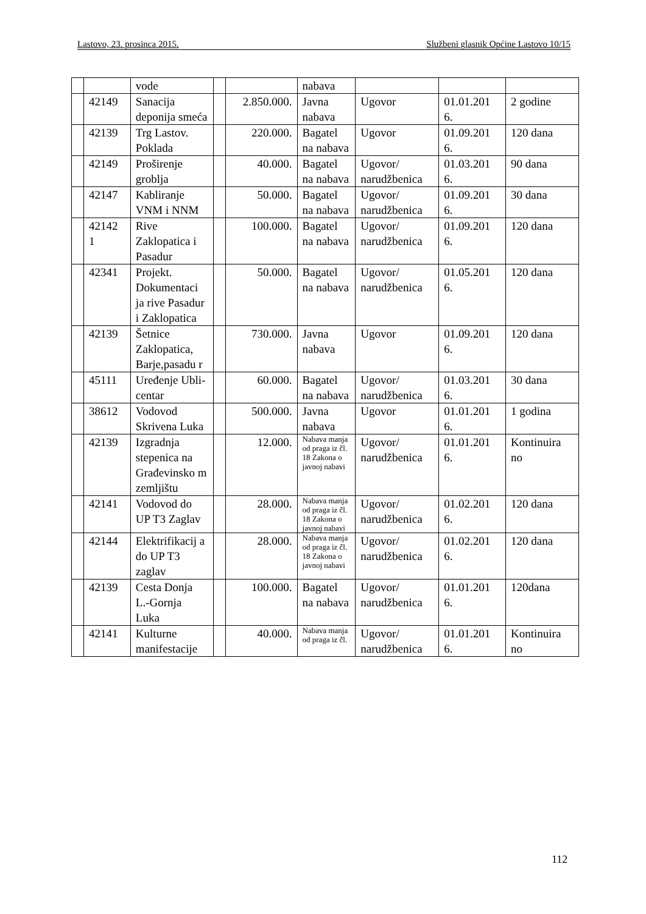Lastovo, 23. prosinca 2015. Službeni glasnik Općine Lastovo 10/15
| | | vode | | | nabava | | | |
| | 42149 | Sanacija deponija smeća | | 2.850.000. | Javna nabava | Ugovor | 01.01.201 6. | 2 godine |
| | 42139 | Trg Lastov. Poklada | | 220.000. | Bagatel na nabava | Ugovor | 01.09.201 6. | 120 dana |
| | 42149 | Proširenje groblja | | 40.000. | Bagatel na nabava | Ugovor/ narudžbenica | 01.03.201 6. | 90 dana |
| | 42147 | Kabliranje VNM i NNM | | 50.000. | Bagatel na nabava | Ugovor/ narudžbenica | 01.09.201 6. | 30 dana |
| | 42142 1 | Rive Zaklopatica i Pasadur | | 100.000. | Bagatel na nabava | Ugovor/ narudžbenica | 01.09.201 6. | 120 dana |
| | 42341 | Projekt. Dokumentaci ja rive Pasadur i Zaklopatica | | 50.000. | Bagatel na nabava | Ugovor/ narudžbenica | 01.05.201 6. | 120 dana |
| | 42139 | Šetnice Zaklopatica, Barje,pasadu r | | 730.000. | Javna nabava | Ugovor | 01.09.201 6. | 120 dana |
| | 45111 | Uređenje Ubli-centar | | 60.000. | Bagatel na nabava | Ugovor/ narudžbenica | 01.03.201 6. | 30 dana |
| | 38612 | Vodovod Skrivena Luka | | 500.000. | Javna nabava | Ugovor | 01.01.201 6. | 1 godina |
| | 42139 | Izgradnja stepenica na Građevinsko m zemljištu | | 12.000. | Nabava manja od praga iz čl. 18 Zakona o javnoj nabavi | Ugovor/ narudžbenica | 01.01.201 6. | Kontinuira no |
| | 42141 | Vodovod do UP T3 Zaglav | | 28.000. | Nabava manja od praga iz čl. 18 Zakona o javnoj nabavi | Ugovor/ narudžbenica | 01.02.201 6. | 120 dana |
| | 42144 | Elektrifikacij a do UP T3 zaglav | | 28.000. | Nabava manja od praga iz čl. 18 Zakona o javnoj nabavi | Ugovor/ narudžbenica | 01.02.201 6. | 120 dana |
| | 42139 | Cesta Donja L.-Gornja Luka | | 100.000. | Bagatel na nabava | Ugovor/ narudžbenica | 01.01.201 6. | 120dana |
| | 42141 | Kulturne manifestacije | | 40.000. | Nabava manja od praga iz čl. | Ugovor/ narudžbenica | 01.01.201 6. | Kontinuira no |
112